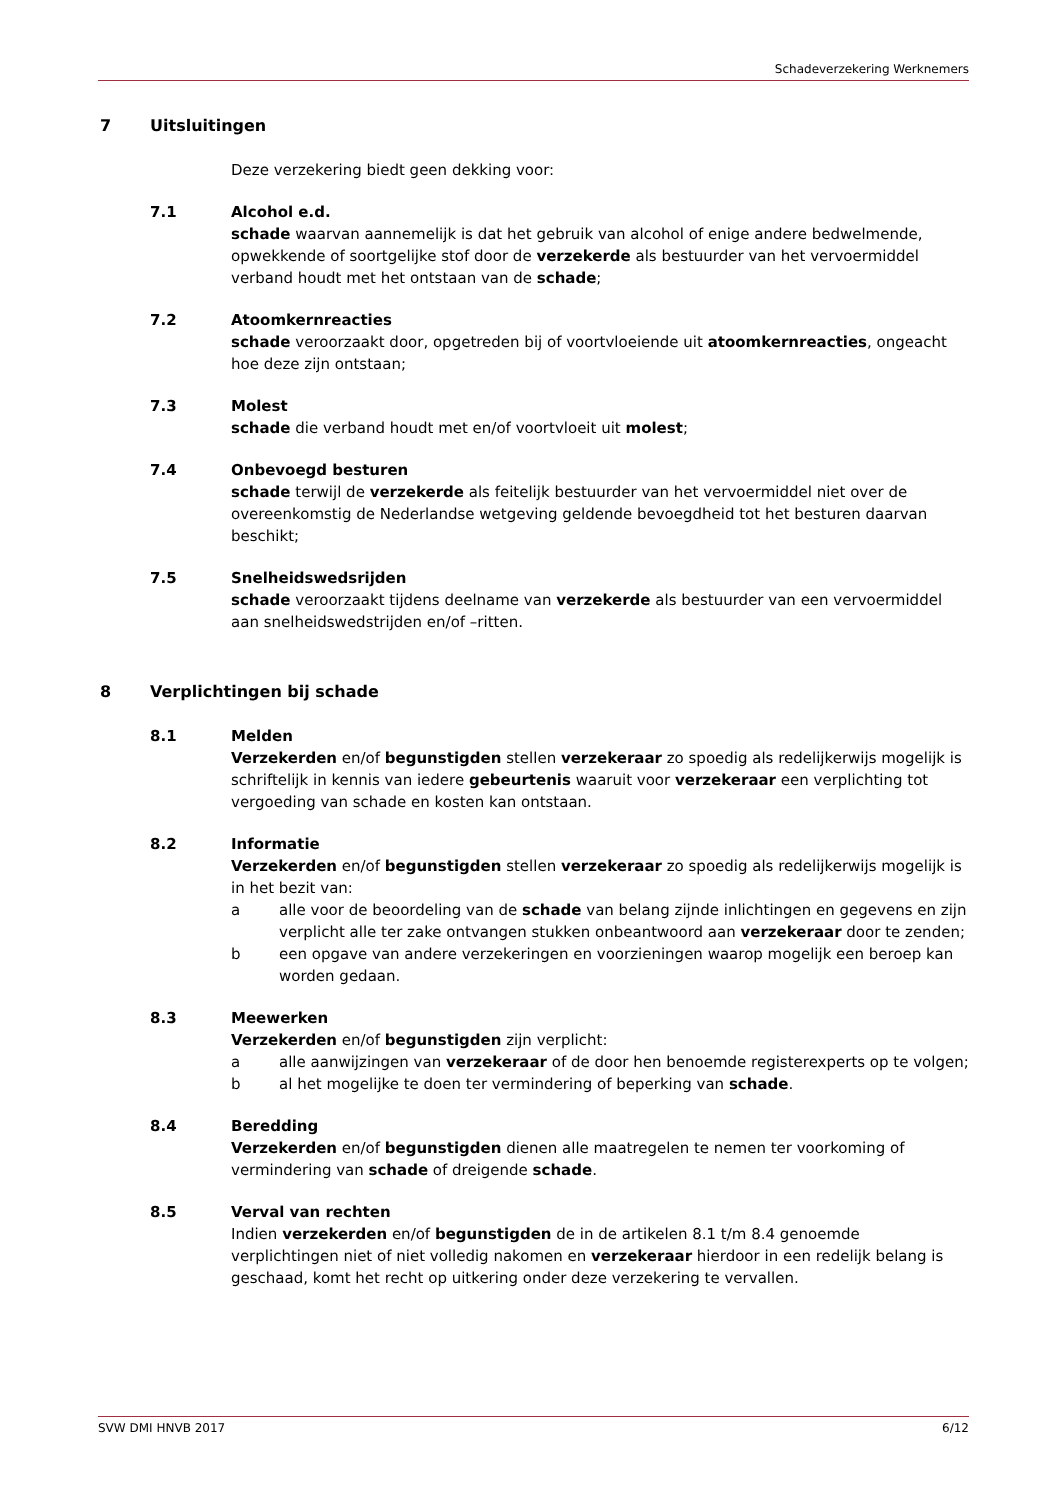Schadeverzekering Werknemers
7 Uitsluitingen
Deze verzekering biedt geen dekking voor:
7.1 Alcohol e.d.
schade waarvan aannemelijk is dat het gebruik van alcohol of enige andere bedwelmende, opwekkende of soortgelijke stof door de verzekerde als bestuurder van het vervoermiddel verband houdt met het ontstaan van de schade;
7.2 Atoomkernreacties
schade veroorzaakt door, opgetreden bij of voortvloeiende uit atoomkernreacties, ongeacht hoe deze zijn ontstaan;
7.3 Molest
schade die verband houdt met en/of voortvloeit uit molest;
7.4 Onbevoegd besturen
schade terwijl de verzekerde als feitelijk bestuurder van het vervoermiddel niet over de overeenkomstig de Nederlandse wetgeving geldende bevoegdheid tot het besturen daarvan beschikt;
7.5 Snelheidswedsrijden
schade veroorzaakt tijdens deelname van verzekerde als bestuurder van een vervoermiddel aan snelheidswedstrijden en/of –ritten.
8 Verplichtingen bij schade
8.1 Melden
Verzekerden en/of begunstigden stellen verzekeraar zo spoedig als redelijkerwijs mogelijk is schriftelijk in kennis van iedere gebeurtenis waaruit voor verzekeraar een verplichting tot vergoeding van schade en kosten kan ontstaan.
8.2 Informatie
Verzekerden en/of begunstigden stellen verzekeraar zo spoedig als redelijkerwijs mogelijk is in het bezit van:
a alle voor de beoordeling van de schade van belang zijnde inlichtingen en gegevens en zijn verplicht alle ter zake ontvangen stukken onbeantwoord aan verzekeraar door te zenden;
b een opgave van andere verzekeringen en voorzieningen waarop mogelijk een beroep kan worden gedaan.
8.3 Meewerken
Verzekerden en/of begunstigden zijn verplicht:
a alle aanwijzingen van verzekeraar of de door hen benoemde registerexperts op te volgen;
b al het mogelijke te doen ter vermindering of beperking van schade.
8.4 Beredding
Verzekerden en/of begunstigden dienen alle maatregelen te nemen ter voorkoming of vermindering van schade of dreigende schade.
8.5 Verval van rechten
Indien verzekerden en/of begunstigden de in de artikelen 8.1 t/m 8.4 genoemde verplichtingen niet of niet volledig nakomen en verzekeraar hierdoor in een redelijk belang is geschaad, komt het recht op uitkering onder deze verzekering te vervallen.
SVW DMI HNVB 2017 6/12